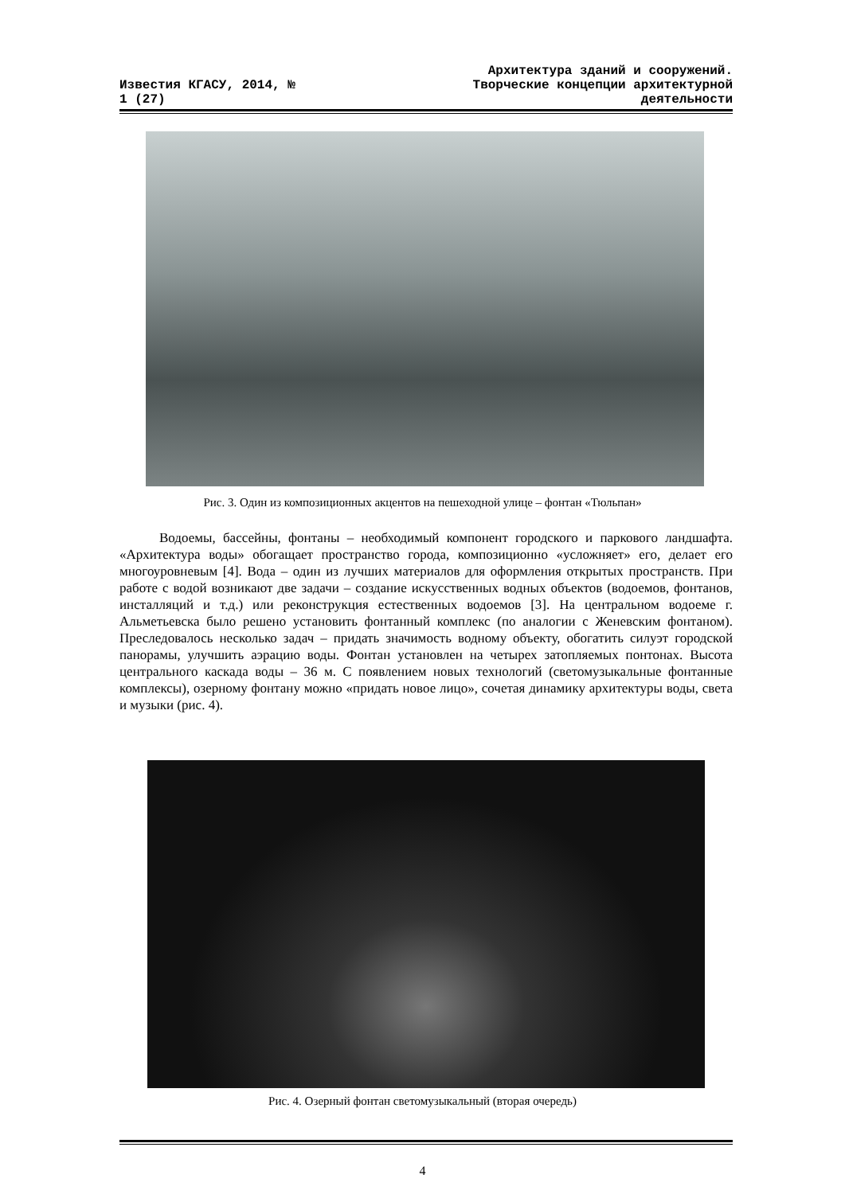Известия КГАСУ, 2014, №
1 (27)
Архитектура зданий и сооружений.
Творческие концепции архитектурной
деятельности
Рис. 3. Один из композиционных акцентов на пешеходной улице – фонтан «Тюльпан»
Водоемы, бассейны, фонтаны – необходимый компонент городского и паркового ландшафта. «Архитектура воды» обогащает пространство города, композиционно «усложняет» его, делает его многоуровневым [4]. Вода – один из лучших материалов для оформления открытых пространств. При работе с водой возникают две задачи – создание искусственных водных объектов (водоемов, фонтанов, инсталляций и т.д.) или реконструкция естественных водоемов [3]. На центральном водоеме г. Альметьевска было решено установить фонтанный комплекс (по аналогии с Женевским фонтаном). Преследовалось несколько задач – придать значимость водному объекту, обогатить силуэт городской панорамы, улучшить аэрацию воды. Фонтан установлен на четырех затопляемых понтонах. Высота центрального каскада воды – 36 м. С появлением новых технологий (светомузыкальные фонтанные комплексы), озерному фонтану можно «придать новое лицо», сочетая динамику архитектуры воды, света и музыки (рис. 4).
Рис. 4. Озерный фонтан светомузыкальный (вторая очередь)
4